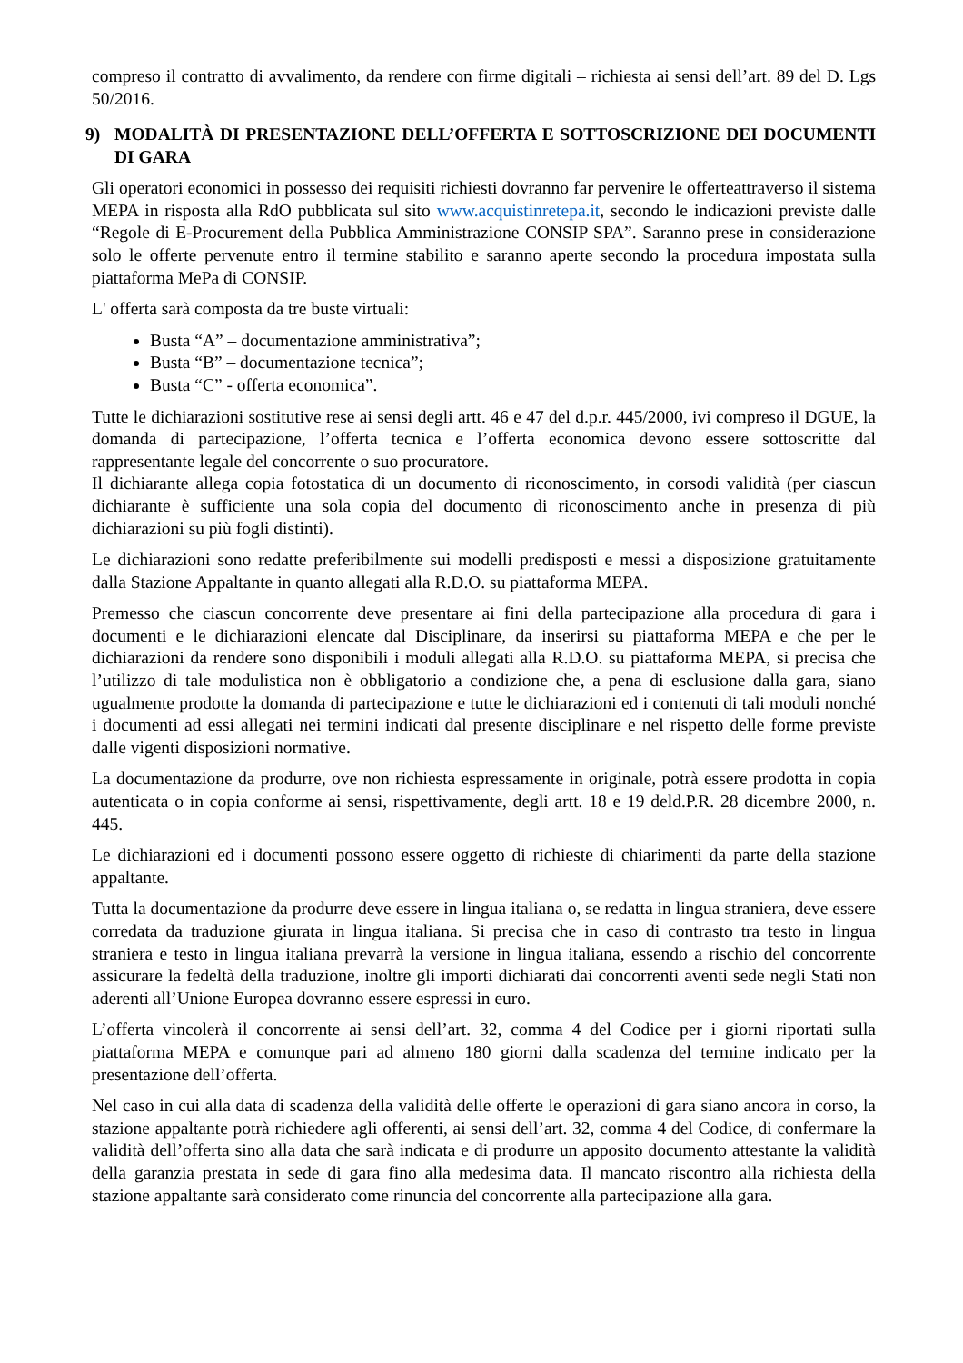compreso il contratto di avvalimento, da rendere con firme digitali – richiesta ai sensi dell’art. 89 del D. Lgs 50/2016.
9) MODALITÀ DI PRESENTAZIONE DELL’OFFERTA E SOTTOSCRIZIONE DEI DOCUMENTI DI GARA
Gli operatori economici in possesso dei requisiti richiesti dovranno far pervenire le offerteattraverso il sistema MEPA in risposta alla RdO pubblicata sul sito www.acquistinretepa.it, secondo le indicazioni previste dalle “Regole di E-Procurement della Pubblica Amministrazione CONSIP SPA”. Saranno prese in considerazione solo le offerte pervenute entro il termine stabilito e saranno aperte secondo la procedura impostata sulla piattaforma MePa di CONSIP.
L' offerta sarà composta da tre buste virtuali:
Busta “A” – documentazione amministrativa”;
Busta “B” – documentazione tecnica”;
Busta “C” - offerta economica”.
Tutte le dichiarazioni sostitutive rese ai sensi degli artt. 46 e 47 del d.p.r. 445/2000, ivi compreso il DGUE, la domanda di partecipazione, l’offerta tecnica e l’offerta economica devono essere sottoscritte dal rappresentante legale del concorrente o suo procuratore.
Il dichiarante allega copia fotostatica di un documento di riconoscimento, in corsodi validità (per ciascun dichiarante è sufficiente una sola copia del documento di riconoscimento anche in presenza di più dichiarazioni su più fogli distinti).
Le dichiarazioni sono redatte preferibilmente sui modelli predisposti e messi a disposizione gratuitamente dalla Stazione Appaltante in quanto allegati alla R.D.O. su piattaforma MEPA.
Premesso che ciascun concorrente deve presentare ai fini della partecipazione alla procedura di gara i documenti e le dichiarazioni elencate dal Disciplinare, da inserirsi su piattaforma MEPA e che per le dichiarazioni da rendere sono disponibili i moduli allegati alla R.D.O. su piattaforma MEPA, si precisa che l’utilizzo di tale modulistica non è obbligatorio a condizione che, a pena di esclusione dalla gara, siano ugualmente prodotte la domanda di partecipazione e tutte le dichiarazioni ed i contenuti di tali moduli nonché i documenti ad essi allegati nei termini indicati dal presente disciplinare e nel rispetto delle forme previste dalle vigenti disposizioni normative.
La documentazione da produrre, ove non richiesta espressamente in originale, potrà essere prodotta in copia autenticata o in copia conforme ai sensi, rispettivamente, degli artt. 18 e 19 deld.P.R. 28 dicembre 2000, n. 445.
Le dichiarazioni ed i documenti possono essere oggetto di richieste di chiarimenti da parte della stazione appaltante.
Tutta la documentazione da produrre deve essere in lingua italiana o, se redatta in lingua straniera, deve essere corredata da traduzione giurata in lingua italiana. Si precisa che in caso di contrasto tra testo in lingua straniera e testo in lingua italiana prevarrà la versione in lingua italiana, essendo a rischio del concorrente assicurare la fedeltà della traduzione, inoltre gli importi dichiarati dai concorrenti aventi sede negli Stati non aderenti all’Unione Europea dovranno essere espressi in euro.
L’offerta vincolerà il concorrente ai sensi dell’art. 32, comma 4 del Codice per i giorni riportati sulla piattaforma MEPA e comunque pari ad almeno 180 giorni dalla scadenza del termine indicato per la presentazione dell’offerta.
Nel caso in cui alla data di scadenza della validità delle offerte le operazioni di gara siano ancora in corso, la stazione appaltante potrà richiedere agli offerenti, ai sensi dell’art. 32, comma 4 del Codice, di confermare la validità dell’offerta sino alla data che sarà indicata e di produrre un apposito documento attestante la validità della garanzia prestata in sede di gara fino alla medesima data. Il mancato riscontro alla richiesta della stazione appaltante sarà considerato come rinuncia del concorrente alla partecipazione alla gara.